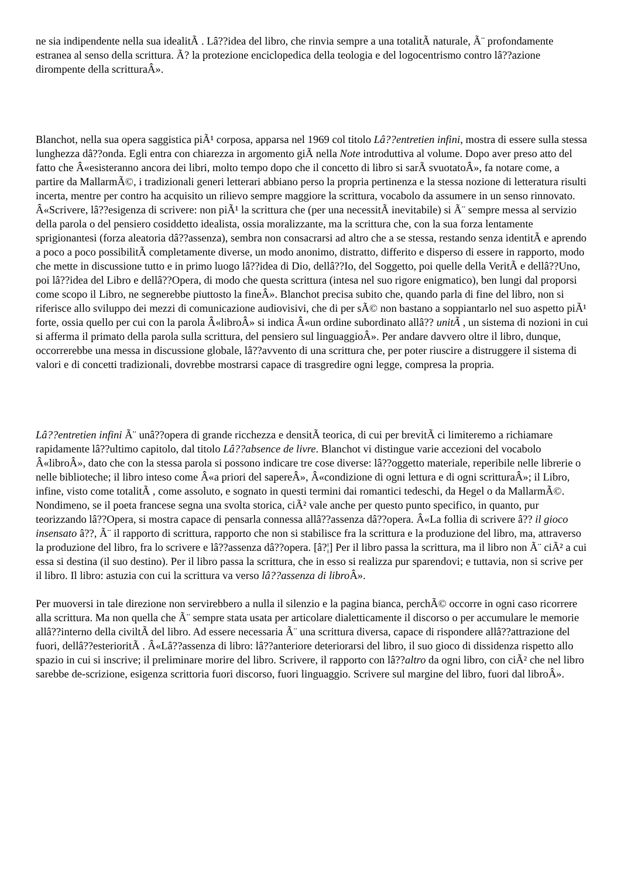ne sia indipendente nella sua idealitÃ . Lâ??idea del libro, che rinvia sempre a una totalitÃ naturale, Ã¨ profondamente estranea al senso della scrittura. Ã? la protezione enciclopedica della teologia e del logocentrismo contro lâ??azione dirompente della scritturaÂ».
Blanchot, nella sua opera saggistica piÃ¹ corposa, apparsa nel 1969 col titolo Lâ??entretien infini, mostra di essere sulla stessa lunghezza dâ??onda. Egli entra con chiarezza in argomento giÃ nella Note introduttiva al volume. Dopo aver preso atto del fatto che Â«esisteranno ancora dei libri, molto tempo dopo che il concetto di libro si sarÃ svuotatoÂ», fa notare come, a partire da MallarmÃ©, i tradizionali generi letterari abbiano perso la propria pertinenza e la stessa nozione di letteratura risulti incerta, mentre per contro ha acquisito un rilievo sempre maggiore la scrittura, vocabolo da assumere in un senso rinnovato. Â«Scrivere, lâ??esigenza di scrivere: non piÃ¹ la scrittura che (per una necessitÃ inevitabile) si Ã¨ sempre messa al servizio della parola o del pensiero cosiddetto idealista, ossia moralizzante, ma la scrittura che, con la sua forza lentamente sprigionantesi (forza aleatoria dâ??assenza), sembra non consacrarsi ad altro che a se stessa, restando senza identitÃ e aprendo a poco a poco possibilitÃ completamente diverse, un modo anonimo, distratto, differito e disperso di essere in rapporto, modo che mette in discussione tutto e in primo luogo lâ??idea di Dio, dellâ??Io, del Soggetto, poi quelle della VeritÃ e dellâ??Uno, poi lâ??idea del Libro e dellâ??Opera, di modo che questa scrittura (intesa nel suo rigore enigmatico), ben lungi dal proporsi come scopo il Libro, ne segnerebbe piuttosto la fineÂ». Blanchot precisa subito che, quando parla di fine del libro, non si riferisce allo sviluppo dei mezzi di comunicazione audiovisivi, che di per sÃ© non bastano a soppiantarlo nel suo aspetto piÃ¹ forte, ossia quello per cui con la parola Â«libroÂ» si indica Â«un ordine subordinato allâ?? unitÃ , un sistema di nozioni in cui si afferma il primato della parola sulla scrittura, del pensiero sul linguaggioÂ». Per andare davvero oltre il libro, dunque, occorrerebbe una messa in discussione globale, lâ??avvento di una scrittura che, per poter riuscire a distruggere il sistema di valori e di concetti tradizionali, dovrebbe mostrarsi capace di trasgredire ogni legge, compresa la propria.
Lâ??entretien infini Ã¨ unâ??opera di grande ricchezza e densitÃ teorica, di cui per brevitÃ ci limiteremo a richiamare rapidamente lâ??ultimo capitolo, dal titolo Lâ??absence de livre. Blanchot vi distingue varie accezioni del vocabolo Â«libroÂ», dato che con la stessa parola si possono indicare tre cose diverse: lâ??oggetto materiale, reperibile nelle librerie o nelle biblioteche; il libro inteso come Â«a priori del sapereÂ», Â«condizione di ogni lettura e di ogni scritturaÂ»; il Libro, infine, visto come totalitÃ , come assoluto, e sognato in questi termini dai romantici tedeschi, da Hegel o da MallarmÃ©. Nondimeno, se il poeta francese segna una svolta storica, ciÃ² vale anche per questo punto specifico, in quanto, pur teorizzando lâ??Opera, si mostra capace di pensarla connessa allâ??assenza dâ??opera. Â«La follia di scrivere â?? il gioco insensato â??, Ã¨ il rapporto di scrittura, rapporto che non si stabilisce fra la scrittura e la produzione del libro, ma, attraverso la produzione del libro, fra lo scrivere e lâ??assenza dâ??opera. [â?¦] Per il libro passa la scrittura, ma il libro non Ã¨ ciÃ² a cui essa si destina (il suo destino). Per il libro passa la scrittura, che in esso si realizza pur sparendovi; e tuttavia, non si scrive per il libro. Il libro: astuzia con cui la scrittura va verso lâ??assenza di libro Â».
Per muoversi in tale direzione non servirebbero a nulla il silenzio e la pagina bianca, perchÃ© occorre in ogni caso ricorrere alla scrittura. Ma non quella che Ã¨ sempre stata usata per articolare dialetticamente il discorso o per accumulare le memorie allâ??interno della civiltÃ del libro. Ad essere necessaria Ã¨ una scrittura diversa, capace di rispondere allâ??attrazione del fuori, dellâ??esterioritÃ . Â«Lâ??assenza di libro: lâ??anteriore deteriorarsi del libro, il suo gioco di dissidenza rispetto allo spazio in cui si inscrive; il preliminare morire del libro. Scrivere, il rapporto con lâ??altro da ogni libro, con ciÃ² che nel libro sarebbe de-scrizione, esigenza scrittoria fuori discorso, fuori linguaggio. Scrivere sul margine del libro, fuori dal libroÂ».